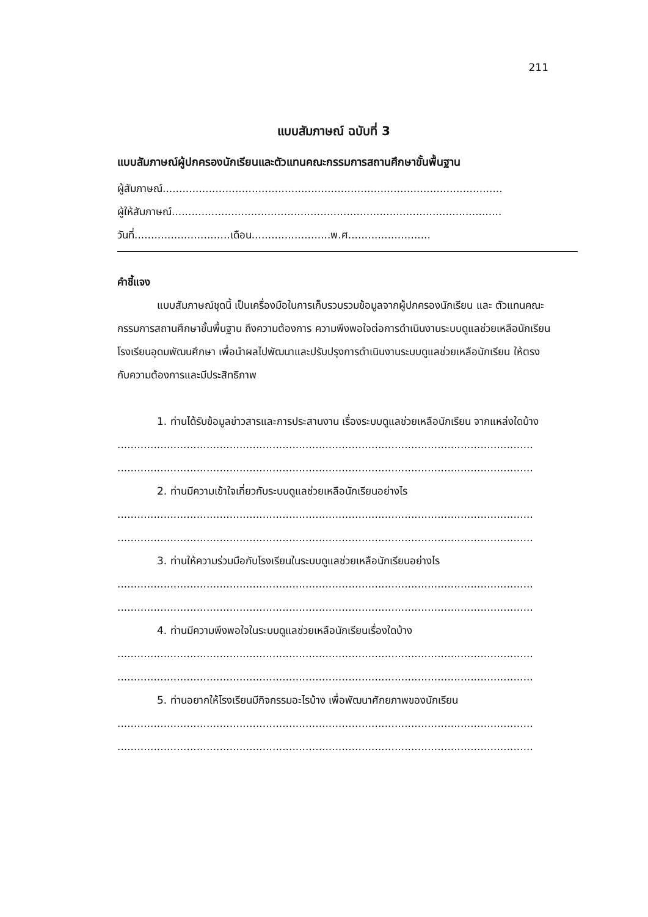211
แบบสัมภาษณ์ ฉบับที่ 3
แบบสัมภาษณ์ผู้ปกครองนักเรียนและตัวแทนคณะกรรมการสถานศึกษาขั้นพื้นฐาน
ผู้สัมภาษณ์.......................................................................................................
ผู้ให้สัมภาษณ์....................................................................................................
วันที่.............................เดือน........................พ.ศ.........................
คำชี้แจง
แบบสัมภาษณ์ชุดนี้ เป็นเครื่องมือในการเก็บรวบรวมข้อมูลจากผู้ปกครองนักเรียน และ ตัวแทนคณะกรรมการสถานศึกษาขั้นพื้นฐาน ถึงความต้องการ ความพึงพอใจต่อการดำเนินงานระบบดูแลช่วยเหลือนักเรียน โรงเรียนอุดมพัฒนศึกษา เพื่อนำผลไปพัฒนาและปรับปรุงการดำเนินงานระบบดูแลช่วยเหลือนักเรียน ให้ตรงกับความต้องการและมีประสิทธิภาพ
1. ท่านได้รับข้อมูลข่าวสารและการประสานงาน เรื่องระบบดูแลช่วยเหลือนักเรียน จากแหล่งใดบ้าง
..............................................................................................................................
..............................................................................................................................
2. ท่านมีความเข้าใจเกี่ยวกับระบบดูแลช่วยเหลือนักเรียนอย่างไร
..............................................................................................................................
..............................................................................................................................
3. ท่านให้ความร่วมมือกับโรงเรียนในระบบดูแลช่วยเหลือนักเรียนอย่างไร
..............................................................................................................................
..............................................................................................................................
4. ท่านมีความพึงพอใจในระบบดูแลช่วยเหลือนักเรียนเรื่องใดบ้าง
..............................................................................................................................
..............................................................................................................................
5. ท่านอยากให้โรงเรียนมีกิจกรรมอะไรบ้าง เพื่อพัฒนาศักยภาพของนักเรียน
..............................................................................................................................
..............................................................................................................................